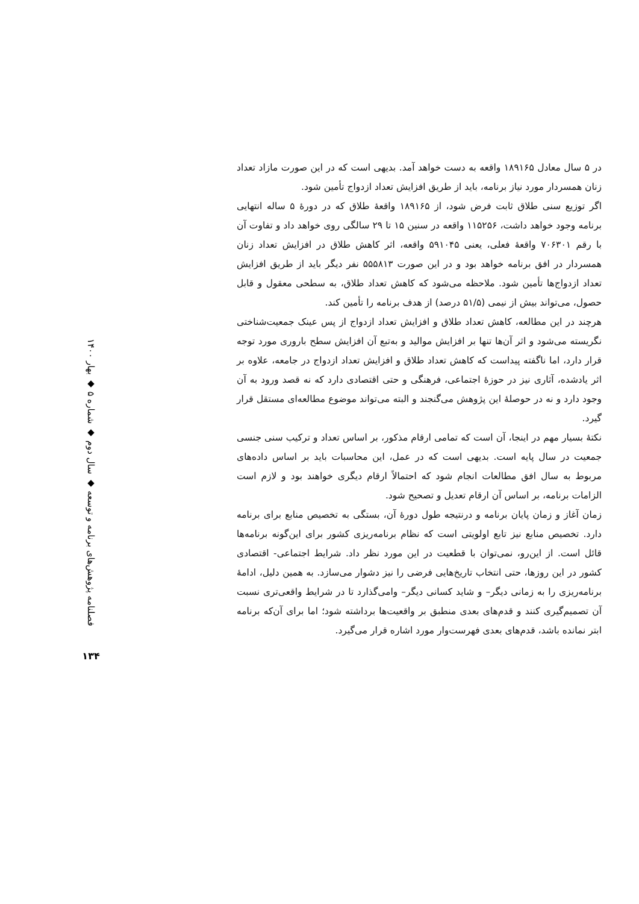فصلنامه پژوهش‌های برنامه و توسعه ◆ سال دوم ◆ شماره ۵ ◆ بهار ۱۴۰۰
۱۳۴
در ۵ سال معادل ۱۸۹۱۶۵ واقعه به دست خواهد آمد. بدیهی است که در این صورت مازاد تعداد زنان همسردار مورد نیاز برنامه، باید از طریق افزایش تعداد ازدواج تأمین شود.
اگر توزیع سنی طلاق ثابت فرض شود، از ۱۸۹۱۶۵ واقعهٔ طلاق که در دورهٔ ۵ ساله انتهایی برنامه وجود خواهد داشت، ۱۱۵۲۵۶ واقعه در سنین ۱۵ تا ۲۹ سالگی روی خواهد داد و تفاوت آن با رقم ۷۰۶۳۰۱ واقعهٔ فعلی، یعنی ۵۹۱۰۴۵ واقعه، اثر کاهش طلاق در افزایش تعداد زنان همسردار در افق برنامه خواهد بود و در این صورت ۵۵۵۸۱۳ نفر دیگر باید از طریق افزایش تعداد ازدواج‌ها تأمین شود. ملاحظه می‌شود که کاهش تعداد طلاق، به سطحی معقول و قابل حصول، می‌تواند بیش از نیمی (۵۱/۵ درصد) از هدف برنامه را تأمین کند.
هرچند در این مطالعه، کاهش تعداد طلاق و افزایش تعداد ازدواج از پس عینک جمعیت‌شناختی نگریسته می‌شود و اثر آن‌ها تنها بر افزایش موالید و به‌تبع آن افزایش سطح باروری مورد توجه قرار دارد، اما ناگفته پیداست که کاهش تعداد طلاق و افزایش تعداد ازدواج در جامعه، علاوه بر اثر یادشده، آثاری نیز در حوزهٔ اجتماعی، فرهنگی و حتی اقتصادی دارد که نه قصد ورود به آن وجود دارد و نه در حوصلهٔ این پژوهش می‌گنجند و البته می‌تواند موضوع مطالعه‌ای مستقل قرار گیرد.
نکتهٔ بسیار مهم در اینجا، آن است که تمامی ارقام مذکور، بر اساس تعداد و ترکیب سنی جنسی جمعیت در سال پایه است. بدیهی است که در عمل، این محاسبات باید بر اساس داده‌های مربوط به سال افق مطالعات انجام شود که احتمالاً ارقام دیگری خواهند بود و لازم است الزامات برنامه، بر اساس آن ارقام تعدیل و تصحیح شود.
زمان آغاز و زمان پایان برنامه و درنتیجه طول دورهٔ آن، بستگی به تخصیص منابع برای برنامه دارد. تخصیص منابع نیز تابع اولویتی است که نظام برنامه‌ریزی کشور برای این‌گونه برنامه‌ها قائل است. از این‌رو، نمی‌توان با قطعیت در این مورد نظر داد. شرایط اجتماعی- اقتصادی کشور در این روزها، حتی انتخاب تاریخ‌هایی فرضی را نیز دشوار می‌سازد. به همین دلیل، ادامهٔ برنامه‌ریزی را به زمانی دیگر– و شاید کسانی دیگر– وامی‌گذارد تا در شرایط واقعی‌تری نسبت آن تصمیم‌گیری کنند و قدم‌های بعدی منطبق بر واقعیت‌ها برداشته شود؛ اما برای آن‌که برنامه ابتر نمانده باشد، قدم‌های بعدی فهرست‌وار مورد اشاره قرار می‌گیرد.